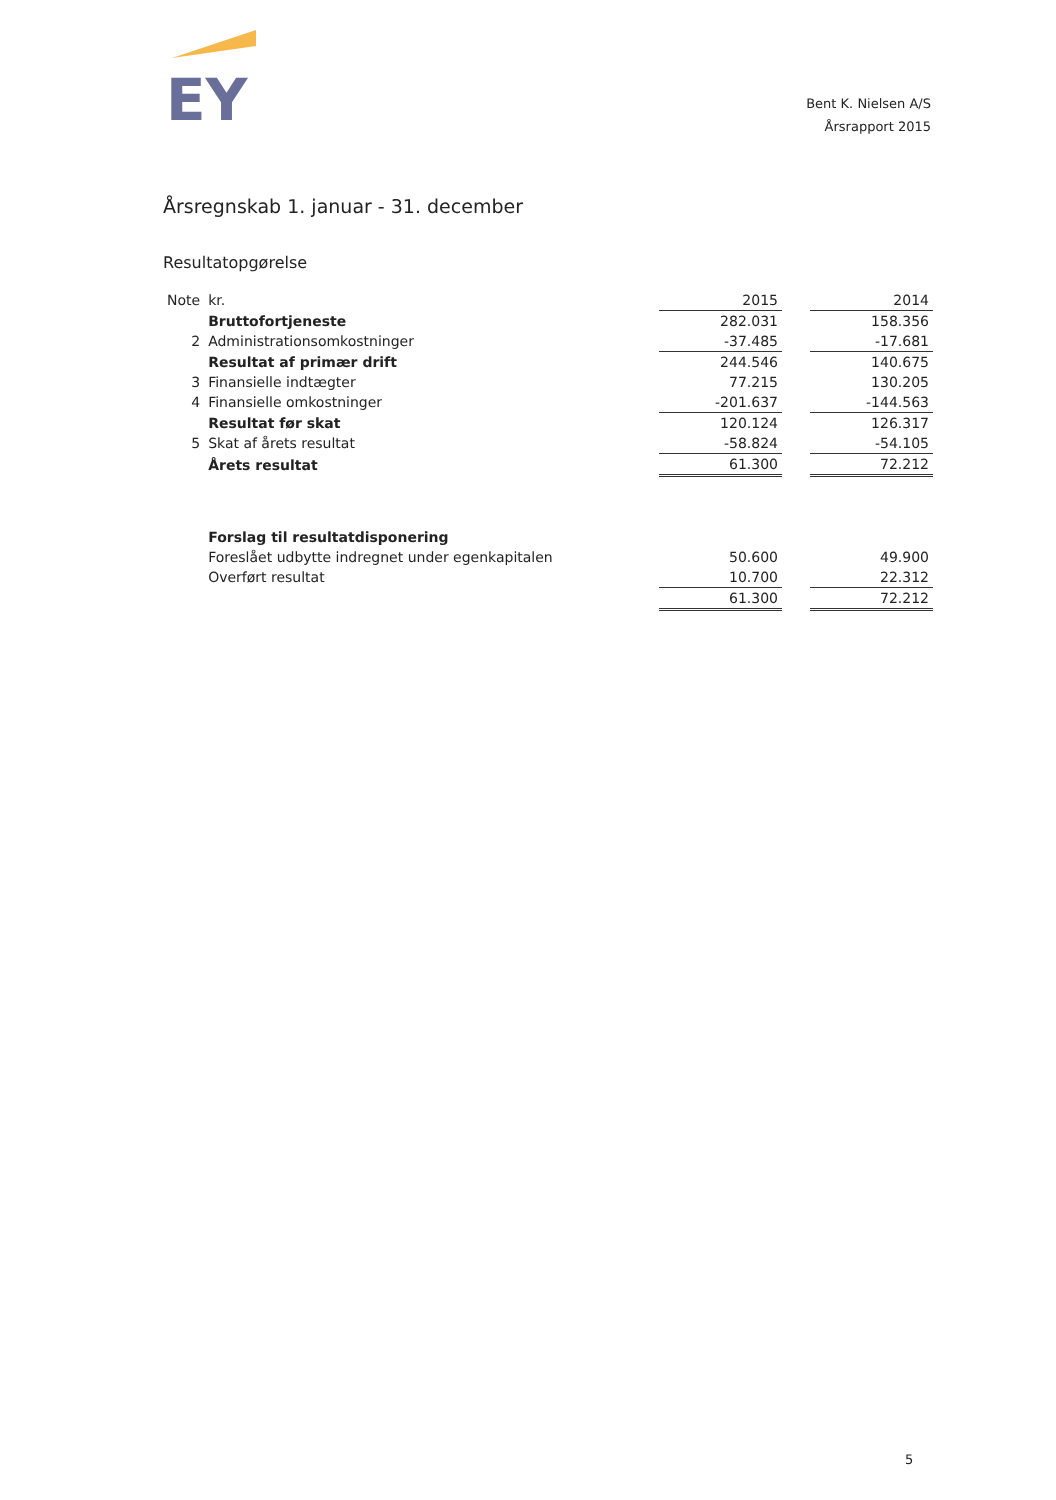EY
Bent K. Nielsen A/S
Årsrapport 2015
Årsregnskab 1. januar - 31. december
Resultatopgørelse
| Note | kr. | 2015 | | 2014 |
| | Bruttofortjeneste | 282.031 | | 158.356 |
| 2 | Administrationsomkostninger | -37.485 | | -17.681 |
| | Resultat af primær drift | 244.546 | | 140.675 |
| 3 | Finansielle indtægter | 77.215 | | 130.205 |
| 4 | Finansielle omkostninger | -201.637 | | -144.563 |
| | Resultat før skat | 120.124 | | 126.317 |
| 5 | Skat af årets resultat | -58.824 | | -54.105 |
| | Årets resultat | 61.300 | | 72.212 |
| | Forslag til resultatdisponering | | | |
| | Foreslået udbytte indregnet under egenkapitalen | 50.600 | | 49.900 |
| | Overført resultat | 10.700 | | 22.312 |
| | | 61.300 | | 72.212 |
5